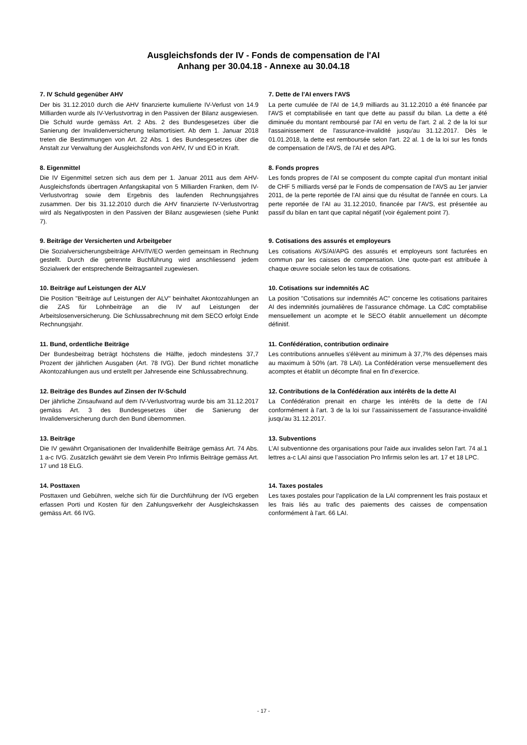Ausgleichsfonds der IV - Fonds de compensation de l'AI
Anhang per 30.04.18 - Annexe au 30.04.18
7. IV Schuld gegenüber AHV
Der bis 31.12.2010 durch die AHV finanzierte kumulierte IV-Verlust von 14.9 Milliarden wurde als IV-Verlustvortrag in den Passiven der Bilanz ausgewiesen. Die Schuld wurde gemäss Art. 2 Abs. 2 des Bundesgesetzes über die Sanierung der Invalidenversicherung teilamortisiert. Ab dem 1. Januar 2018 treten die Bestimmungen von Art. 22 Abs. 1 des Bundesgesetzes über die Anstalt zur Verwaltung der Ausgleichsfonds von AHV, IV und EO in Kraft.
7. Dette de l'AI envers l'AVS
La perte cumulée de l'AI de 14,9 milliards au 31.12.2010 a été financée par l'AVS et comptabilisée en tant que dette au passif du bilan. La dette a été diminuée du montant remboursé par l'AI en vertu de l'art. 2 al. 2 de la loi sur l'assainissement de l'assurance-invalidité jusqu'au 31.12.2017. Dès le 01.01.2018, la dette est remboursée selon l'art. 22 al. 1 de la loi sur les fonds de compensation de l'AVS, de l'AI et des APG.
8. Eigenmittel
Die IV Eigenmittel setzen sich aus dem per 1. Januar 2011 aus dem AHV-Ausgleichsfonds übertragen Anfangskapital von 5 Milliarden Franken, dem IV-Verlustvortrag sowie dem Ergebnis des laufenden Rechnungsjahres zusammen. Der bis 31.12.2010 durch die AHV finanzierte IV-Verlustvortrag wird als Negativposten in den Passiven der Bilanz ausgewiesen (siehe Punkt 7).
8. Fonds propres
Les fonds propres de l’AI se composent du compte capital d'un montant initial de CHF 5 milliards versé par le Fonds de compensation de l'AVS au 1er janvier 2011, de la perte reportée de l'AI ainsi que du résultat de l'année en cours. La perte reportée de l'AI au 31.12.2010, financée par l'AVS, est présentée au passif du bilan en tant que capital négatif (voir également point 7).
9. Beiträge der Versicherten und Arbeitgeber
Die Sozialversicherungsbeiträge AHV/IV/EO werden gemeinsam in Rechnung gestellt. Durch die getrennte Buchführung wird anschliessend jedem Sozialwerk der entsprechende Beitragsanteil zugewiesen.
9. Cotisations des assurés et employeurs
Les cotisations AVS/AI/APG des assurés et employeurs sont facturées en commun par les caisses de compensation. Une quote-part est attribuée à chaque œuvre sociale selon les taux de cotisations.
10. Beiträge auf Leistungen der ALV
Die Position "Beiträge auf Leistungen der ALV" beinhaltet Akontozahlungen an die ZAS für Lohnbeiträge an die IV auf Leistungen der Arbeitslosenversicherung. Die Schlussabrechnung mit dem SECO erfolgt Ende Rechnungsjahr.
10. Cotisations sur indemnités AC
La position "Cotisations sur indemnités AC" concerne les cotisations paritaires AI des indemnités journalières de l'assurance chômage. La CdC comptabilise mensuellement un acompte et le SECO établit annuellement un décompte définitif.
11. Bund, ordentliche Beiträge
Der Bundesbeitrag beträgt höchstens die Hälfte, jedoch mindestens 37,7 Prozent der jährlichen Ausgaben (Art. 78 IVG). Der Bund richtet monatliche Akontozahlungen aus und erstellt per Jahresende eine Schlussabrechnung.
11. Confédération, contribution ordinaire
Les contributions annuelles s'élèvent au minimum à 37,7% des dépenses mais au maximum à 50% (art. 78 LAI). La Confédération verse mensuellement des acomptes et établit un décompte final en fin d'exercice.
12. Beiträge des Bundes auf Zinsen der IV-Schuld
Der jährliche Zinsaufwand auf dem IV-Verlustvortrag wurde bis am 31.12.2017 gemäss Art. 3 des Bundesgesetzes über die Sanierung der Invalidenversicherung durch den Bund übernommen.
12. Contributions de la Confédération aux intérêts de la dette AI
La Confédération prenait en charge les intérêts de la dette de l’AI conformément à l’art. 3 de la loi sur l’assainissement de l’assurance-invalidité jusqu'au 31.12.2017.
13. Beiträge
Die IV gewährt Organisationen der Invalidenhilfe Beiträge gemäss Art. 74 Abs. 1 a-c IVG. Zusätzlich gewährt sie dem Verein Pro Infirmis Beiträge gemäss Art. 17 und 18 ELG.
13. Subventions
L’AI subventionne des organisations pour l'aide aux invalides selon l'art. 74 al.1 lettres a-c LAI ainsi que l’association Pro Infirmis selon les art. 17 et 18 LPC.
14. Posttaxen
Posttaxen und Gebühren, welche sich für die Durchführung der IVG ergeben erfassen Porti und Kosten für den Zahlungsverkehr der Ausgleichskassen gemäss Art. 66 IVG.
14. Taxes postales
Les taxes postales pour l'application de la LAI comprennent les frais postaux et les frais liés au trafic des paiements des caisses de compensation conformément à l'art. 66 LAI.
- 17 -